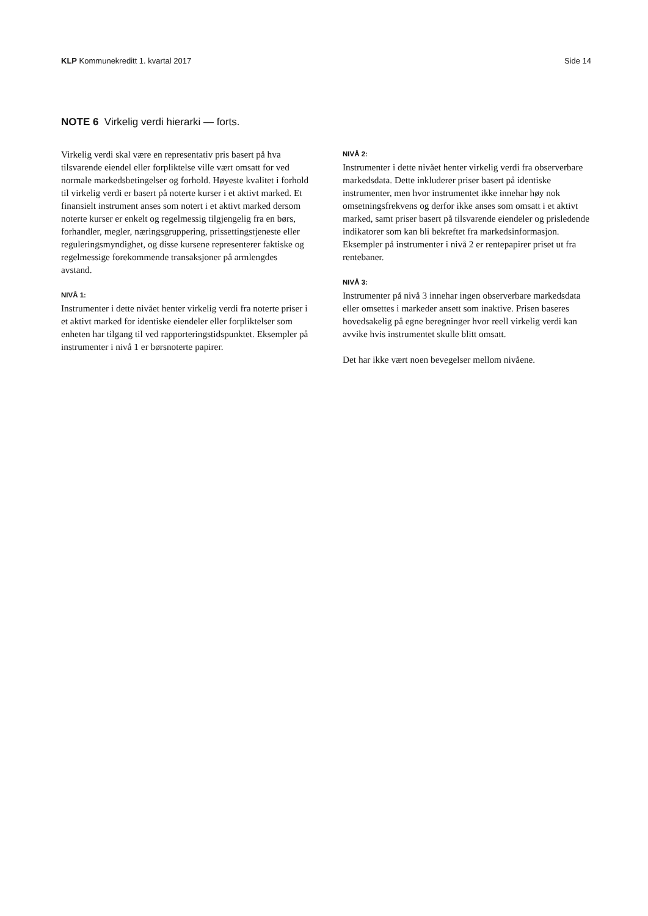KLP Kommunekreditt 1. kvartal 2017 Side 14
NOTE 6 Virkelig verdi hierarki — forts.
Virkelig verdi skal være en representativ pris basert på hva tilsvarende eiendel eller forpliktelse ville vært omsatt for ved normale markedsbetingelser og forhold. Høyeste kvalitet i forhold til virkelig verdi er basert på noterte kurser i et aktivt marked. Et finansielt instrument anses som notert i et aktivt marked dersom noterte kurser er enkelt og regelmessig tilgjengelig fra en børs, forhandler, megler, næringsgruppering, prissettingstjeneste eller reguleringsmyndighet, og disse kursene representerer faktiske og regelmessige forekommende transaksjoner på armlengdes avstand.
NIVÅ 1:
Instrumenter i dette nivået henter virkelig verdi fra noterte priser i et aktivt marked for identiske eiendeler eller forpliktelser som enheten har tilgang til ved rapporteringstidspunktet. Eksempler på instrumenter i nivå 1 er børsnoterte papirer.
NIVÅ 2:
Instrumenter i dette nivået henter virkelig verdi fra observerbare markedsdata. Dette inkluderer priser basert på identiske instrumenter, men hvor instrumentet ikke innehar høy nok omsetningsfrekvens og derfor ikke anses som omsatt i et aktivt marked, samt priser basert på tilsvarende eiendeler og prisledende indikatorer som kan bli bekreftet fra markedsinformasjon. Eksempler på instrumenter i nivå 2 er rentepapirer priset ut fra rentebaner.
NIVÅ 3:
Instrumenter på nivå 3 innehar ingen observerbare markedsdata eller omsettes i markeder ansett som inaktive. Prisen baseres hovedsakelig på egne beregninger hvor reell virkelig verdi kan avvike hvis instrumentet skulle blitt omsatt.
Det har ikke vært noen bevegelser mellom nivåene.